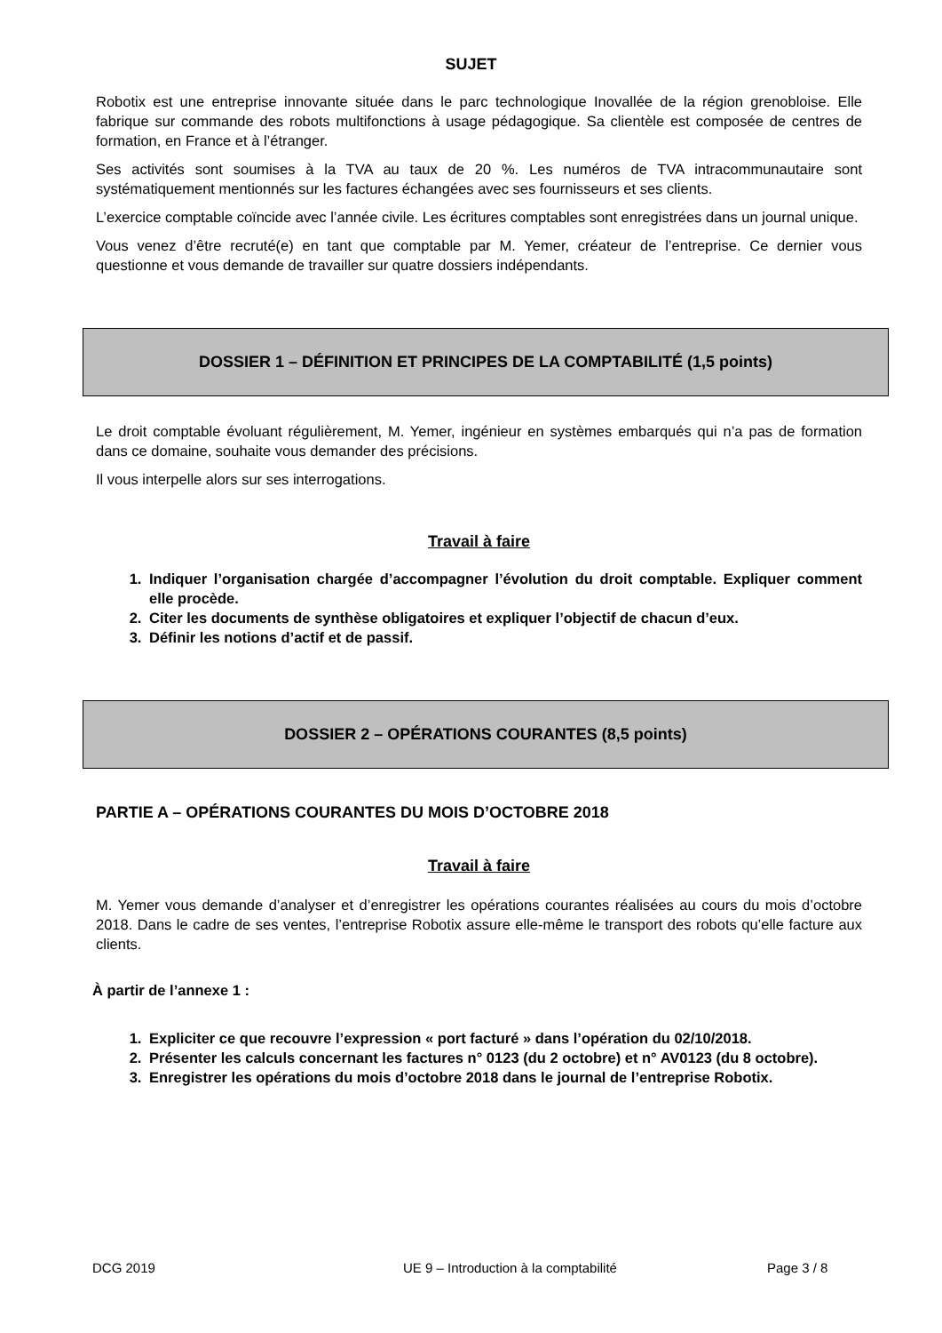SUJET
Robotix est une entreprise innovante située dans le parc technologique Inovallée de la région grenobloise. Elle fabrique sur commande des robots multifonctions à usage pédagogique. Sa clientèle est composée de centres de formation, en France et à l’étranger.
Ses activités sont soumises à la TVA au taux de 20 %. Les numéros de TVA intracommunautaire sont systématiquement mentionnés sur les factures échangées avec ses fournisseurs et ses clients.
L’exercice comptable coïncide avec l’année civile. Les écritures comptables sont enregistrées dans un journal unique.
Vous venez d’être recruté(e) en tant que comptable par M. Yemer, créateur de l’entreprise. Ce dernier vous questionne et vous demande de travailler sur quatre dossiers indépendants.
DOSSIER 1 – DÉFINITION ET PRINCIPES DE LA COMPTABILITÉ (1,5 points)
Le droit comptable évoluant régulièrement, M. Yemer, ingénieur en systèmes embarqués qui n’a pas de formation dans ce domaine, souhaite vous demander des précisions.
Il vous interpelle alors sur ses interrogations.
Travail à faire
1. Indiquer l’organisation chargée d’accompagner l’évolution du droit comptable. Expliquer comment elle procède.
2. Citer les documents de synthèse obligatoires et expliquer l’objectif de chacun d’eux.
3. Définir les notions d’actif et de passif.
DOSSIER 2 – OPÉRATIONS COURANTES (8,5 points)
PARTIE A – OPÉRATIONS COURANTES DU MOIS D’OCTOBRE 2018
Travail à faire
M. Yemer vous demande d’analyser et d’enregistrer les opérations courantes réalisées au cours du mois d’octobre 2018. Dans le cadre de ses ventes, l’entreprise Robotix assure elle-même le transport des robots qu’elle facture aux clients.
À partir de l’annexe 1 :
1. Expliciter ce que recouvre l’expression « port facturé » dans l’opération du 02/10/2018.
2. Présenter les calculs concernant les factures n° 0123 (du 2 octobre) et n° AV0123 (du 8 octobre).
3. Enregistrer les opérations du mois d’octobre 2018 dans le journal de l’entreprise Robotix.
DCG 2019 UE 9 – Introduction à la comptabilité Page 3 / 8